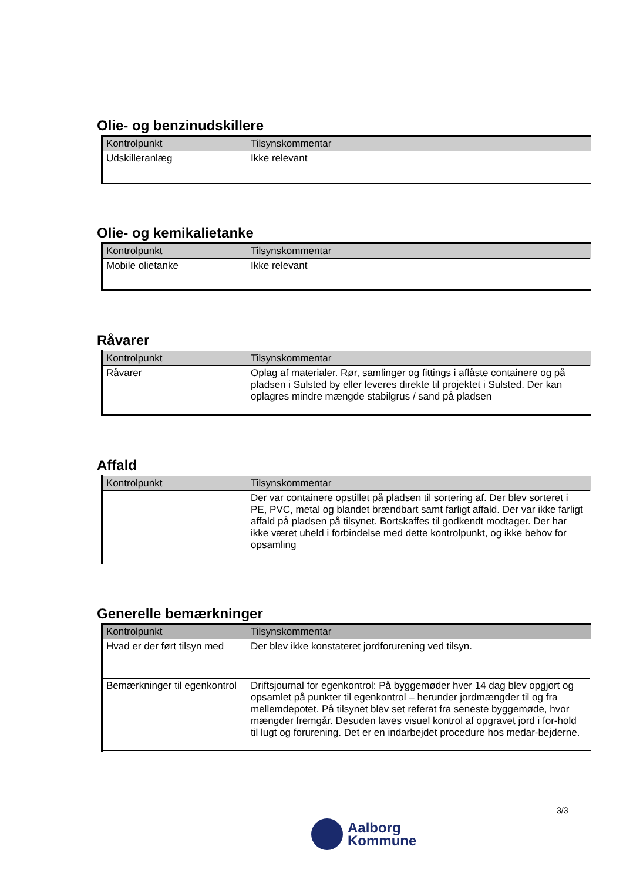Olie- og benzinudskillere
| Kontrolpunkt | Tilsynskommentar |
| --- | --- |
| Udskilleranlæg | Ikke relevant |
Olie- og kemikalietanke
| Kontrolpunkt | Tilsynskommentar |
| --- | --- |
| Mobile olietanke | Ikke relevant |
Råvarer
| Kontrolpunkt | Tilsynskommentar |
| --- | --- |
| Råvarer | Oplag af materialer. Rør, samlinger og fittings i aflåste containere og på pladsen i Sulsted by eller leveres direkte til projektet i Sulsted. Der kan oplagres mindre mængde stabilgrus / sand på pladsen |
Affald
| Kontrolpunkt | Tilsynskommentar |
| --- | --- |
| | Der var containere opstillet på pladsen til sortering af. Der blev sorteret i PE, PVC, metal og blandet brændbart samt farligt affald. Der var ikke farligt affald på pladsen på tilsynet. Bortskaffes til godkendt modtager. Der har ikke været uheld i forbindelse med dette kontrolpunkt, og ikke behov for opsamling |
Generelle bemærkninger
| Kontrolpunkt | Tilsynskommentar |
| --- | --- |
| Hvad er der ført tilsyn med | Der blev ikke konstateret jordforurening ved tilsyn. |
| Bemærkninger til egenkontrol | Driftsjournal for egenkontrol: På byggemøder hver 14 dag blev opgjort og opsamlet på punkter til egenkontrol – herunder jordmængder til og fra mellemdepotet. På tilsynet blev set referat fra seneste byggemøde, hvor mængder fremgår. Desuden laves visuel kontrol af opgravet jord i for-hold til lugt og forurening. Det er en indarbejdet procedure hos medar-bejderne. |
3/3
Aalborg
Kommune